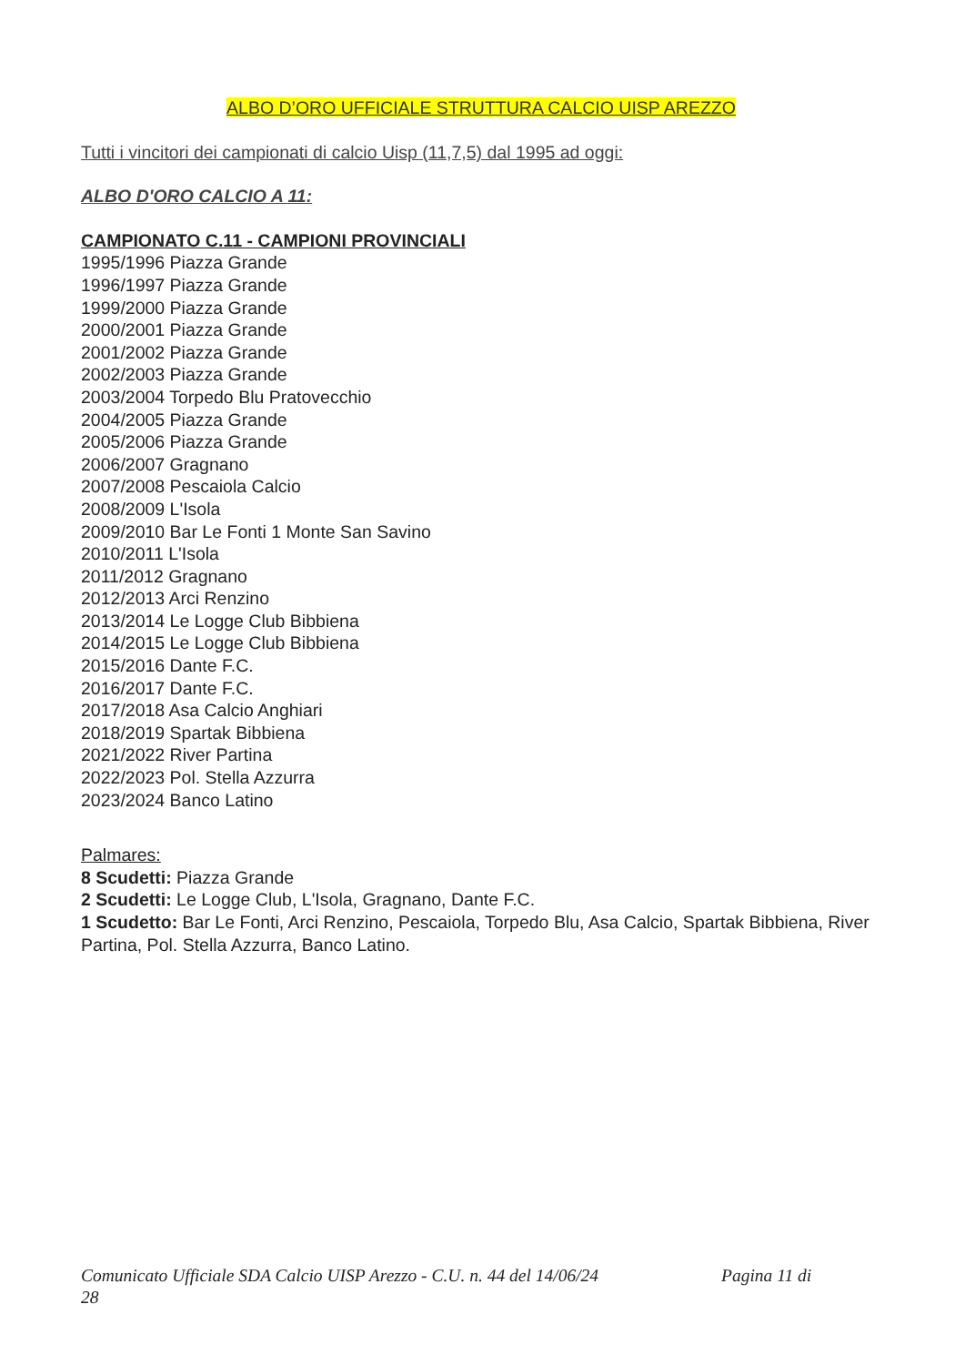ALBO D’ORO UFFICIALE STRUTTURA CALCIO UISP AREZZO
Tutti i vincitori dei campionati di calcio Uisp (11,7,5) dal 1995 ad oggi:
ALBO D'ORO CALCIO A 11:
CAMPIONATO C.11 - CAMPIONI PROVINCIALI
1995/1996 Piazza Grande
1996/1997 Piazza Grande
1999/2000 Piazza Grande
2000/2001 Piazza Grande
2001/2002 Piazza Grande
2002/2003 Piazza Grande
2003/2004 Torpedo Blu Pratovecchio
2004/2005 Piazza Grande
2005/2006 Piazza Grande
2006/2007 Gragnano
2007/2008 Pescaiola Calcio
2008/2009 L'Isola
2009/2010 Bar Le Fonti 1 Monte San Savino
2010/2011 L'Isola
2011/2012 Gragnano
2012/2013 Arci Renzino
2013/2014 Le Logge Club Bibbiena
2014/2015 Le Logge Club Bibbiena
2015/2016 Dante F.C.
2016/2017 Dante F.C.
2017/2018 Asa Calcio Anghiari
2018/2019 Spartak Bibbiena
2021/2022 River Partina
2022/2023 Pol. Stella Azzurra
2023/2024 Banco Latino
Palmares:
8 Scudetti: Piazza Grande
2 Scudetti: Le Logge Club, L'Isola, Gragnano, Dante F.C.
1 Scudetto: Bar Le Fonti, Arci Renzino, Pescaiola, Torpedo Blu, Asa Calcio, Spartak Bibbiena, River Partina, Pol. Stella Azzurra, Banco Latino.
Comunicato Ufficiale SDA Calcio UISP Arezzo - C.U. n. 44 del 14/06/24 Pagina 11 di
28